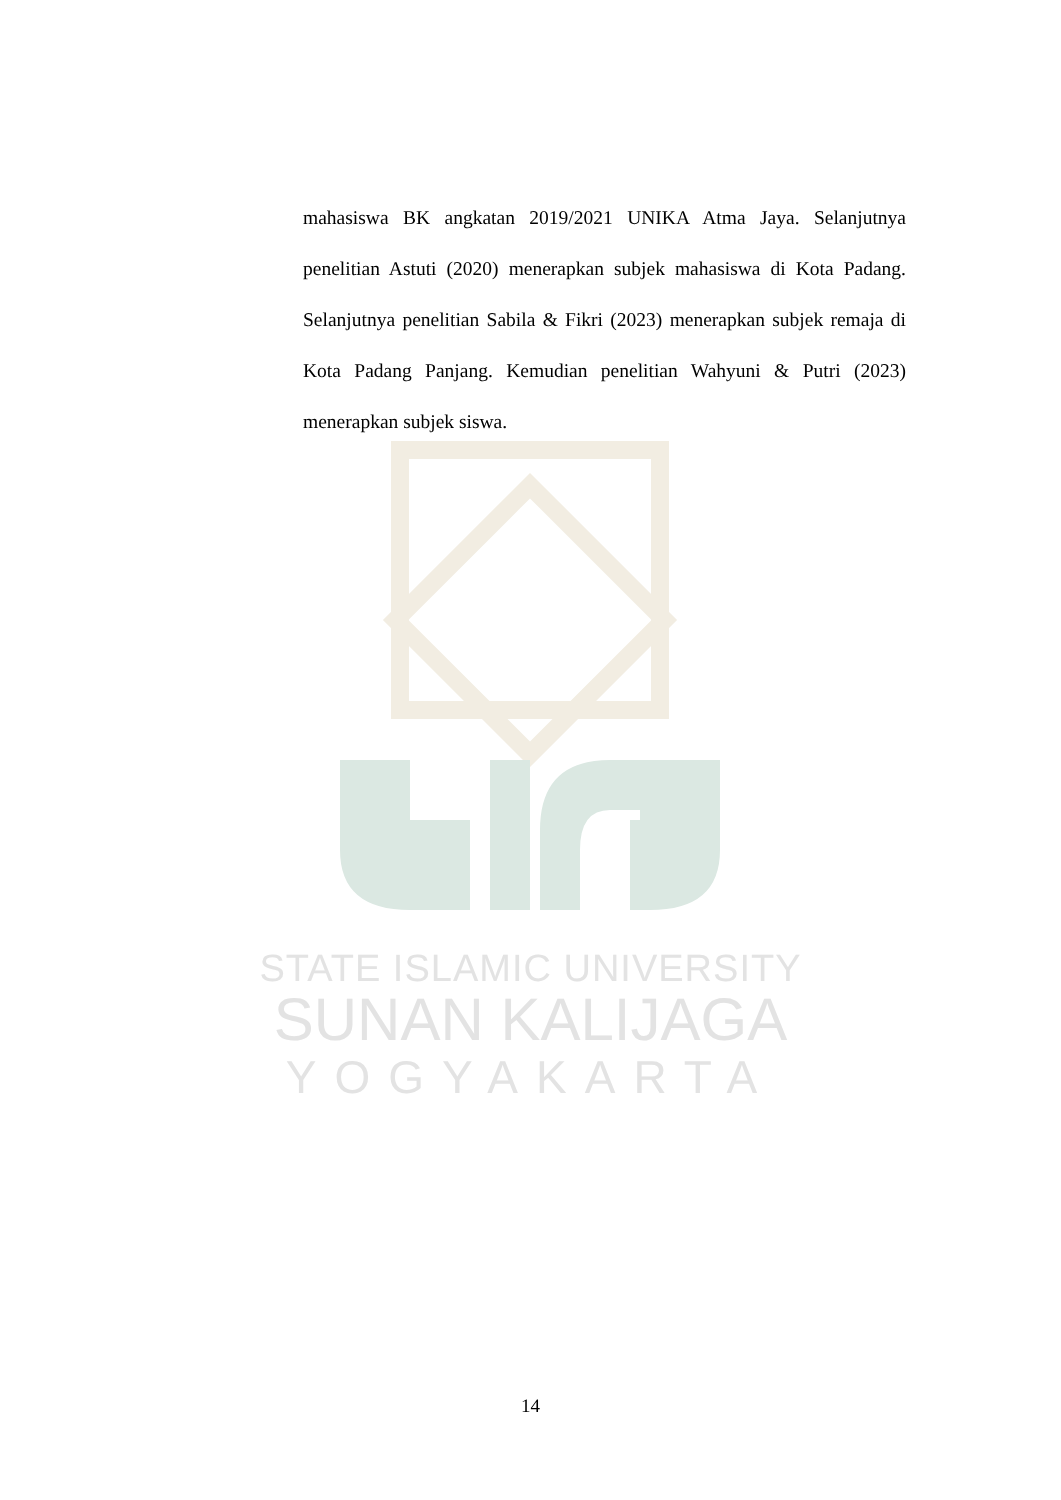mahasiswa BK angkatan 2019/2021 UNIKA Atma Jaya. Selanjutnya penelitian Astuti (2020) menerapkan subjek mahasiswa di Kota Padang. Selanjutnya penelitian Sabila & Fikri (2023) menerapkan subjek remaja di Kota Padang Panjang. Kemudian penelitian Wahyuni & Putri (2023) menerapkan subjek siswa.
STATE ISLAMIC UNIVERSITY
SUNAN KALIJAGA
YOGYAKARTA
14